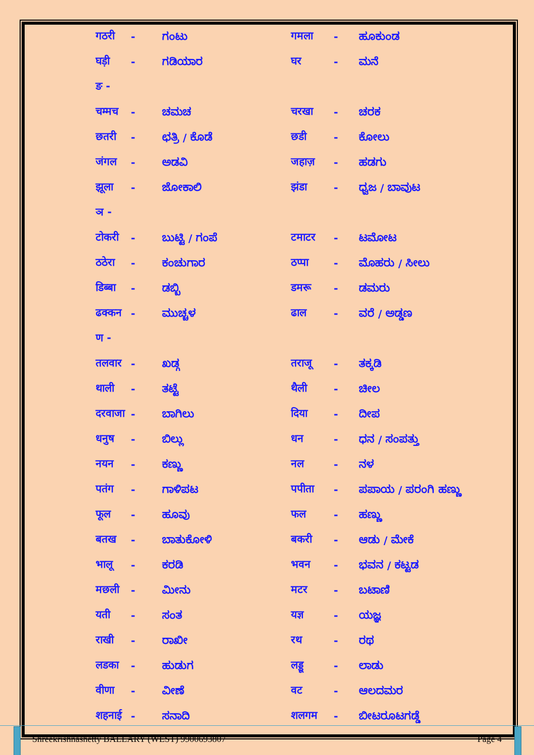| गठरी | - | ಗಂಟು | गमला | - | ಹೂಕುಂಡ |
| घड़ी | - | ಗಡಿಯಾರ | घर | - | ಮನೆ |
| ङ - | | | | | |
| चम्मच | - | ಚಮಚ | चरखा | - | ಚರಕ |
| छतरी | - | ಛತ್ರಿ / ಕೊಡೆ | छडी | - | ಕೋಲು |
| जंगल | - | ಅಡವಿ | जहाज़ | - | ಹಡಗು |
| झूला | - | ಜೋಕಾಲಿ | झंडा | - | ಧ್ವಜ / ಬಾವುಟ |
| ञ - | | | | | |
| टोकरी | - | ಬುಟ್ಟಿ / ಗಂಪೆ | टमाटर | - | ಟಮೋಟ |
| ठठेरा | - | ಕಂಚುಗಾರ | ठप्पा | - | ಮೊಹರು / ಸೀಲು |
| डिब्बा | - | ಡಬ್ಬಿ | डमरू | - | ಡಮರು |
| ढक्कन | - | ಮುಚ್ಚಳ | ढाल | - | ವರೆ / ಅಡ್ಡಣ |
| ण - | | | | | |
| तलवार | - | ಖಡ್ಗ | तराजू | - | ತಕ್ಕಡಿ |
| थाली | - | ತಟ್ಟೆ | थैली | - | ಚೀಲ |
| दरवाजा | - | ಬಾಗಿಲು | दिया | - | ದೀಪ |
| धनुष | - | ಬಿಲ್ಲು | धन | - | ಧನ / ಸಂಪತ್ತು |
| नयन | - | ಕಣ್ಣು | नल | - | ನಳ |
| पतंग | - | ಗಾಳಿಪಟ | पपीता | - | ಪಪಾಯ / ಪರಂಗಿ ಹಣ್ಣು |
| फूल | - | ಹೂವು | फल | - | ಹಣ್ಣು |
| बतख | - | ಬಾತುಕೋಳಿ | बकरी | - | ಆಡು / ಮೇಕೆ |
| भालू | - | ಕರಡಿ | भवन | - | ಭವನ / ಕಟ್ಟಡ |
| मछली | - | ಮೀನು | मटर | - | ಬಟಾಣಿ |
| यती | - | ಸಂತ | यज्ञ | - | ಯಜ್ಞ |
| राखी | - | ರಾಖೀ | रथ | - | ರಥ |
| लडका | - | ಹುಡುಗ | लड्डू | - | ಲಾಡು |
| वीणा | - | ವೀಣೆ | वट | - | ಆಲದಮರ |
| शहनाई | - | ಸನಾದಿ | शलगम | - | ಬೀಟರೂಟಗಡ್ಡೆ |
Shreekrishnashetty BALLARY (WEST) 9900693807 Page 4